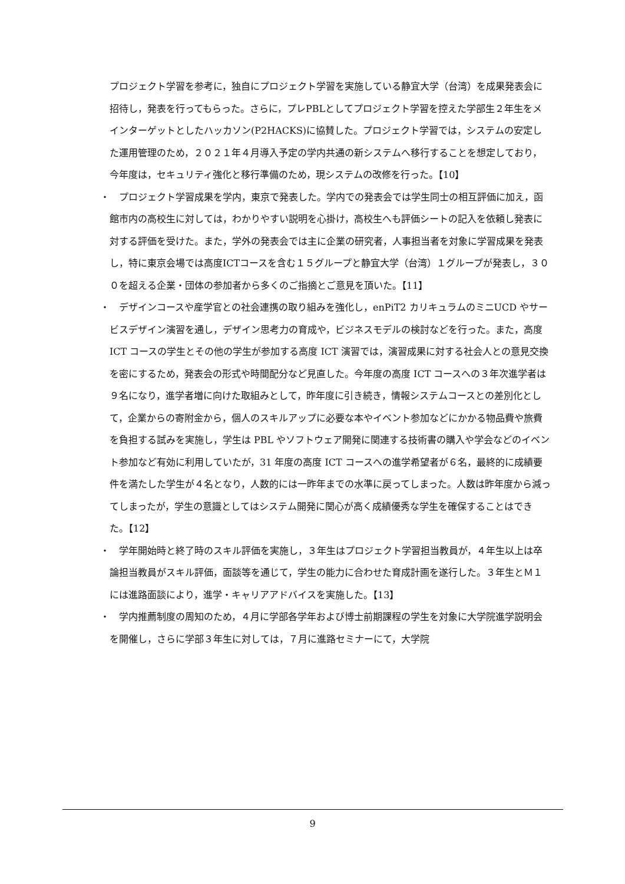プロジェクト学習を参考に，独自にプロジェクト学習を実施している静宜大学（台湾）を成果発表会に招待し，発表を行ってもらった。さらに，プレPBLとしてプロジェクト学習を控えた学部生２年生をメインターゲットとしたハッカソン(P2HACKS)に協賛した。プロジェクト学習では，システムの安定した運用管理のため，２０２１年４月導入予定の学内共通の新システムへ移行することを想定しており，今年度は，セキュリティ強化と移行準備のため，現システムの改修を行った。【10】
・　プロジェクト学習成果を学内，東京で発表した。学内での発表会では学生同士の相互評価に加え，函館市内の高校生に対しては，わかりやすい説明を心掛け，高校生へも評価シートの記入を依頼し発表に対する評価を受けた。また，学外の発表会では主に企業の研究者，人事担当者を対象に学習成果を発表し，特に東京会場では高度ICTコースを含む１５グループと静宜大学（台湾）１グループが発表し，３００を超える企業・団体の参加者から多くのご指摘とご意見を頂いた。【11】
・　デザインコースや産学官との社会連携の取り組みを強化し，enPiT2 カリキュラムのミニUCD やサービスデザイン演習を通し，デザイン思考力の育成や，ビジネスモデルの検討などを行った。また，高度 ICT コースの学生とその他の学生が参加する高度 ICT 演習では，演習成果に対する社会人との意見交換を密にするため，発表会の形式や時間配分など見直した。今年度の高度 ICT コースへの３年次進学者は９名になり，進学者増に向けた取組みとして，昨年度に引き続き，情報システムコースとの差別化として，企業からの寄附金から，個人のスキルアップに必要な本やイベント参加などにかかる物品費や旅費を負担する試みを実施し，学生は PBL やソフトウェア開発に関連する技術書の購入や学会などのイベント参加など有効に利用していたが，31 年度の高度 ICT コースへの進学希望者が６名，最終的に成績要件を満たした学生が４名となり，人数的には一昨年までの水準に戻ってしまった。人数は昨年度から減ってしまったが，学生の意識としてはシステム開発に関心が高く成績優秀な学生を確保することはできた。【12】
・　学年開始時と終了時のスキル評価を実施し，３年生はプロジェクト学習担当教員が，４年生以上は卒論担当教員がスキル評価，面談等を通じて，学生の能力に合わせた育成計画を遂行した。３年生とＭ１には進路面談により，進学・キャリアアドバイスを実施した。【13】
・　学内推薦制度の周知のため，４月に学部各学年および博士前期課程の学生を対象に大学院進学説明会を開催し，さらに学部３年生に対しては，７月に進路セミナーにて，大学院
9